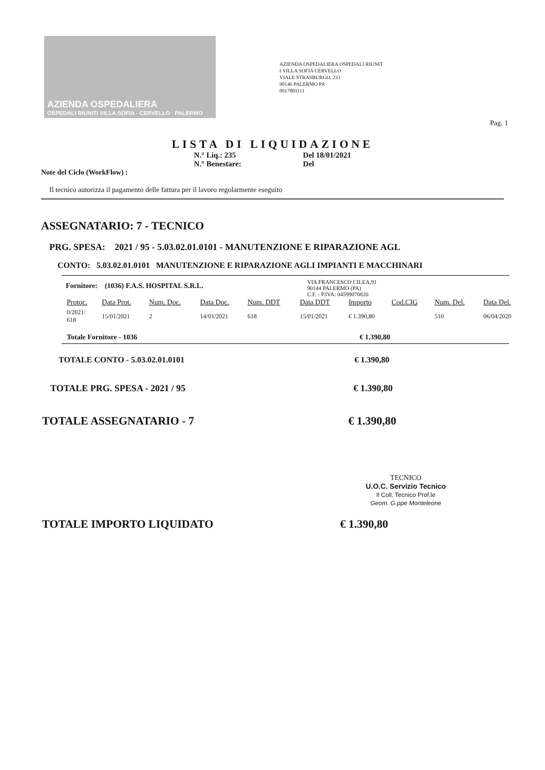AZIENDA OSPEDALIERA
OSPEDALI RIUNITI VILLA SOFIA - CERVELLO PALERMO
AZIENDA OSPEDALIERA OSPEDALI RIUNIT
I VILLA SOFIA CERVELLO
VIALE STRASBURGO, 233
90146 PALERMO PA
0917801111
Pag. 1
LISTA DI LIQUIDAZIONE
N.° Liq.: 235
N.° Benestare:
Del 18/01/2021
Del
Note del Ciclo (WorkFlow) :
Il tecnico autorizza il pagamento delle fattura per il lavoro regolarmente eseguito
ASSEGNATARIO: 7 - TECNICO
PRG. SPESA: 2021 / 95 - 5.03.02.01.0101 - MANUTENZIONE E RIPARAZIONE AGL
CONTO: 5.03.02.01.0101 MANUTENZIONE E RIPARAZIONE AGLI IMPIANTI E MACCHINARI
Fornitore: (1036) F.A.S. HOSPITAL S.R.L.
VIA FRANCESCO CILEA,91
90144 PALERMO (PA)
C.F. - P.IVA: 04599070820
| Protoc. | Data Prot. | Num. Doc. | Data Doc. | Num. DDT | Data DDT | Importo | Cod.CIG | Num. Del. | Data Del. |
| --- | --- | --- | --- | --- | --- | --- | --- | --- | --- |
| 0/2021/ 618 | 15/01/2021 | 2 | 14/01/2021 | 618 | 15/01/2021 | € 1.390,80 | | 510 | 06/04/2020 |
Totale Fornitore - 1036 € 1.390,80
TOTALE CONTO - 5.03.02.01.0101 € 1.390,80
TOTALE PRG. SPESA - 2021 / 95 € 1.390,80
TOTALE ASSEGNATARIO - 7 € 1.390,80
TECNICO
U.O.C. Servizio Tecnico
Il Coll. Tecnico Prof.le
Geom. G.ppe Monteleone
TOTALE IMPORTO LIQUIDATO € 1.390,80